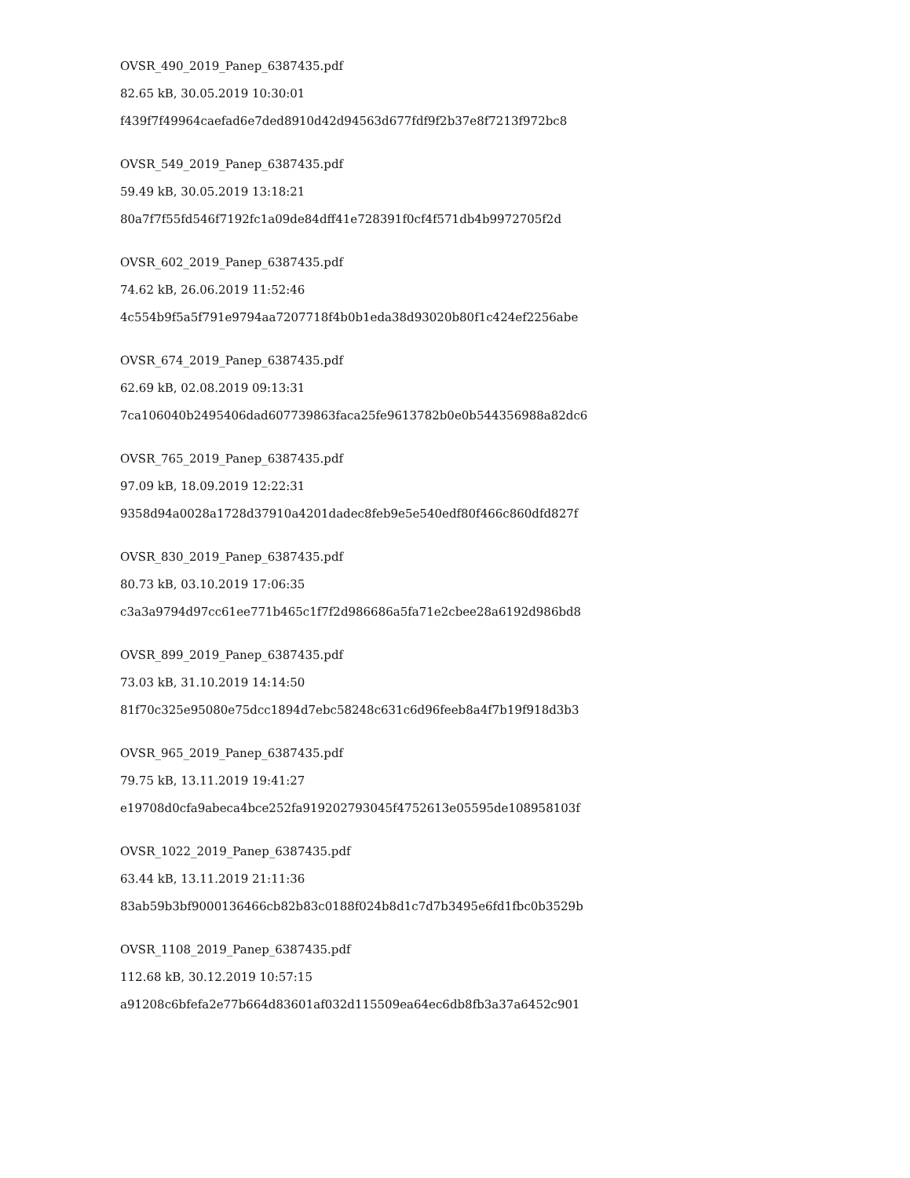OVSR_490_2019_Panep_6387435.pdf
82.65 kB, 30.05.2019 10:30:01
f439f7f49964caefad6e7ded8910d42d94563d677fdf9f2b37e8f7213f972bc8
OVSR_549_2019_Panep_6387435.pdf
59.49 kB, 30.05.2019 13:18:21
80a7f7f55fd546f7192fc1a09de84dff41e728391f0cf4f571db4b9972705f2d
OVSR_602_2019_Panep_6387435.pdf
74.62 kB, 26.06.2019 11:52:46
4c554b9f5a5f791e9794aa7207718f4b0b1eda38d93020b80f1c424ef2256abe
OVSR_674_2019_Panep_6387435.pdf
62.69 kB, 02.08.2019 09:13:31
7ca106040b2495406dad607739863faca25fe9613782b0e0b544356988a82dc6
OVSR_765_2019_Panep_6387435.pdf
97.09 kB, 18.09.2019 12:22:31
9358d94a0028a1728d37910a4201dadec8feb9e5e540edf80f466c860dfd827f
OVSR_830_2019_Panep_6387435.pdf
80.73 kB, 03.10.2019 17:06:35
c3a3a9794d97cc61ee771b465c1f7f2d986686a5fa71e2cbee28a6192d986bd8
OVSR_899_2019_Panep_6387435.pdf
73.03 kB, 31.10.2019 14:14:50
81f70c325e95080e75dcc1894d7ebc58248c631c6d96feeb8a4f7b19f918d3b3
OVSR_965_2019_Panep_6387435.pdf
79.75 kB, 13.11.2019 19:41:27
e19708d0cfa9abeca4bce252fa919202793045f4752613e05595de108958103f
OVSR_1022_2019_Panep_6387435.pdf
63.44 kB, 13.11.2019 21:11:36
83ab59b3bf9000136466cb82b83c0188f024b8d1c7d7b3495e6fd1fbc0b3529b
OVSR_1108_2019_Panep_6387435.pdf
112.68 kB, 30.12.2019 10:57:15
a91208c6bfefa2e77b664d83601af032d115509ea64ec6db8fb3a37a6452c901